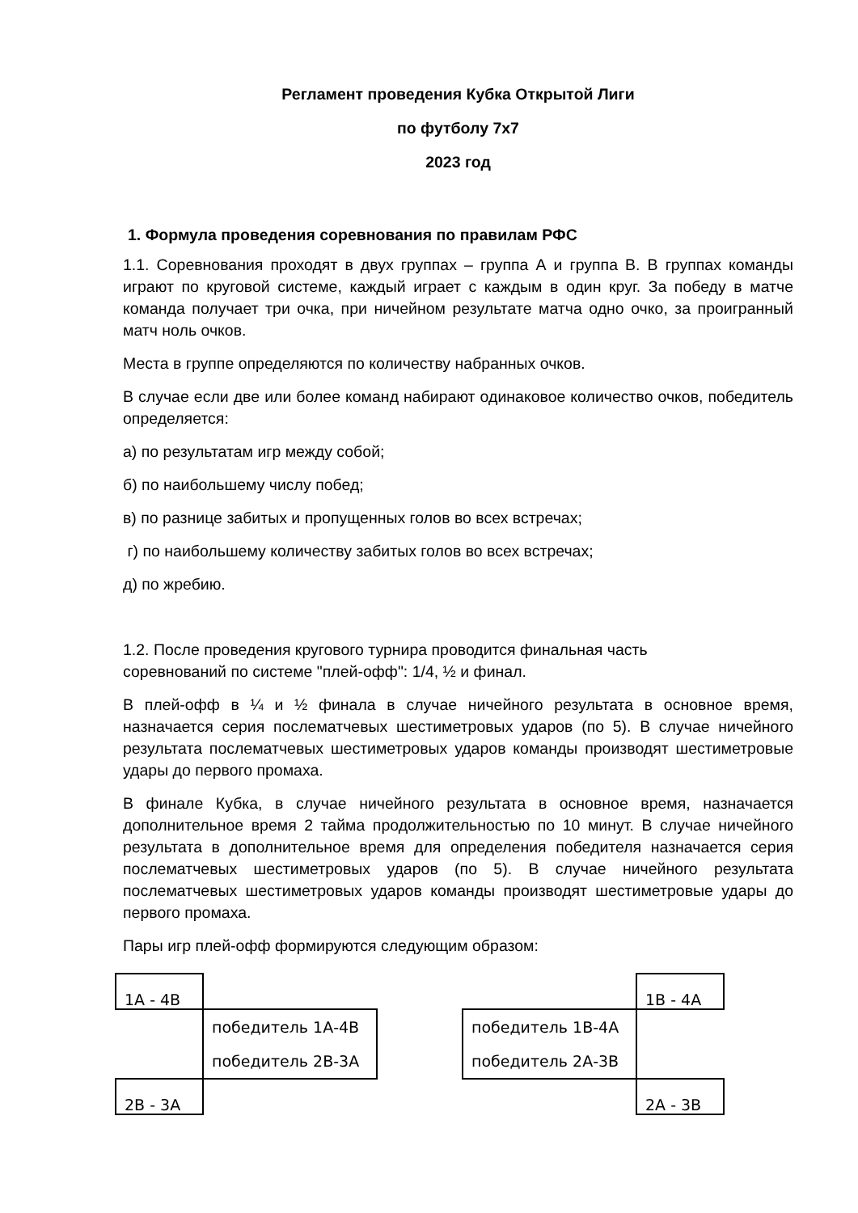Регламент проведения Кубка Открытой Лиги
по футболу 7х7
2023 год
1. Формула проведения соревнования по правилам РФС
1.1. Соревнования проходят в двух группах – группа А и группа В. В группах команды играют по круговой системе, каждый играет с каждым в один круг. За победу в матче команда получает три очка, при ничейном результате матча одно очко, за проигранный матч ноль очков.
Места в группе определяются по количеству набранных очков.
В случае если две или более команд набирают одинаковое количество очков, победитель определяется:
а) по результатам игр между собой;
б) по наибольшему числу побед;
в) по разнице забитых и пропущенных голов во всех встречах;
г) по наибольшему количеству забитых голов во всех встречах;
д) по жребию.
1.2. После проведения кругового турнира проводится финальная часть
соревнований по системе "плей-офф": 1/4, ½ и финал.
В плей-офф в ¼ и ½ финала в случае ничейного результата в основное время, назначается серия послематчевых шестиметровых ударов (по 5). В случае ничейного результата послематчевых шестиметровых ударов команды производят шестиметровые удары до первого промаха.
В финале Кубка, в случае ничейного результата в основное время, назначается дополнительное время 2 тайма продолжительностью по 10 минут. В случае ничейного результата в дополнительное время для определения победителя назначается серия послематчевых шестиметровых ударов (по 5). В случае ничейного результата послематчевых шестиметровых ударов команды производят шестиметровые удары до первого промаха.
Пары игр плей-офф формируются следующим образом:
| 1А - 4В | | | | 1В - 4А |
| | победитель 1А-4В победитель 2В-3А | | победитель 1В-4А победитель 2А-3В | |
| 2В - 3А | | | | 2А - 3В |